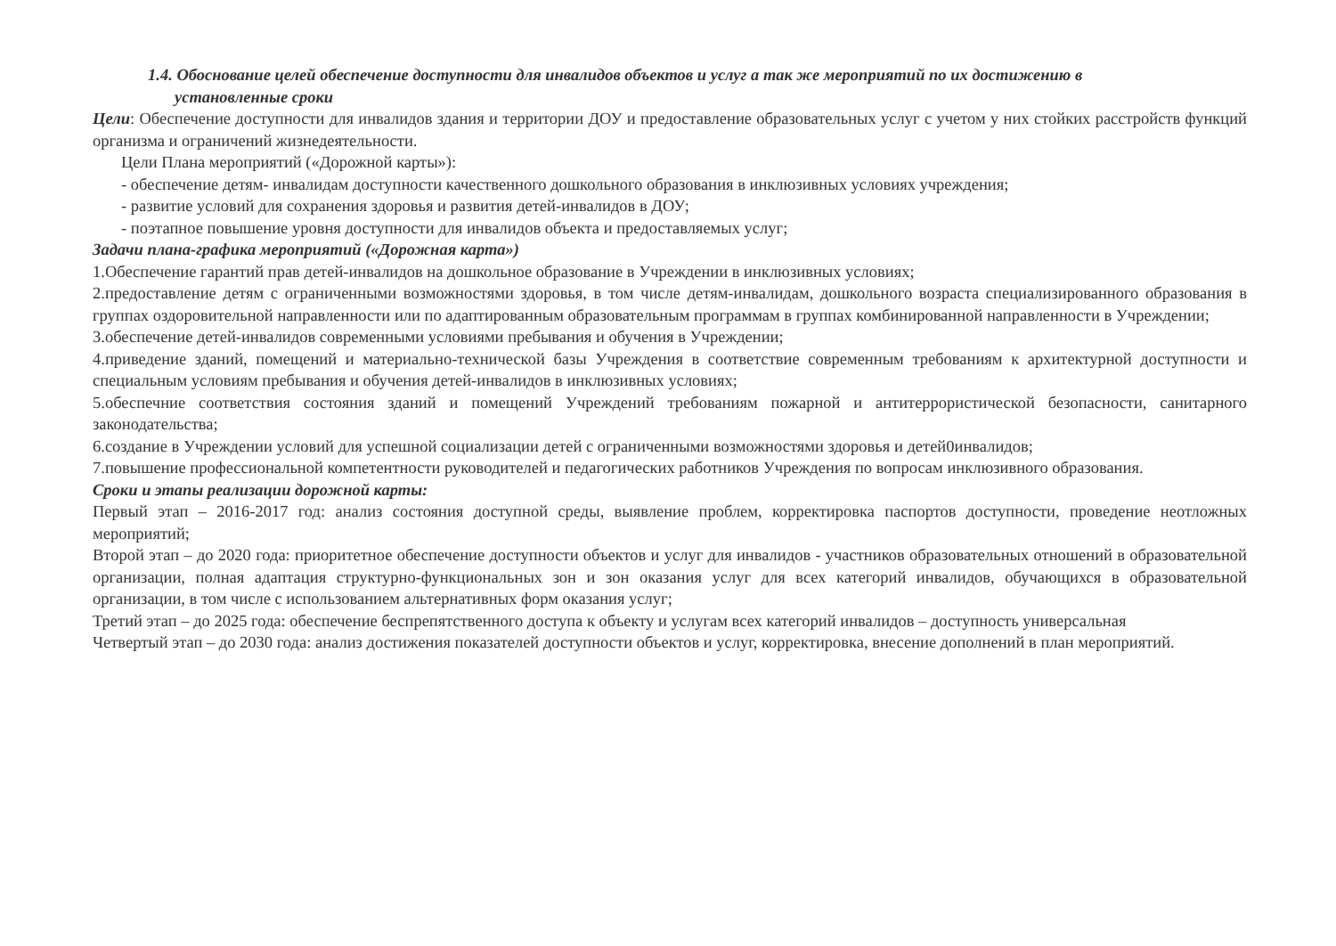1.4. Обоснование целей обеспечение доступности для инвалидов объектов и услуг а так же мероприятий по их достижению в
установленные сроки
Цели: Обеспечение доступности для инвалидов здания и территории ДОУ и предоставление образовательных услуг с учетом у них стойких расстройств функций организма и ограничений жизнедеятельности.
Цели Плана мероприятий («Дорожной карты»):
- обеспечение детям- инвалидам доступности качественного дошкольного образования в инклюзивных условиях учреждения;
- развитие условий для сохранения здоровья и развития детей-инвалидов в ДОУ;
- поэтапное повышение уровня доступности для инвалидов объекта и предоставляемых услуг;
Задачи плана-графика мероприятий («Дорожная карта»)
1.Обеспечение гарантий прав детей-инвалидов на дошкольное образование в Учреждении в инклюзивных условиях;
2.предоставление детям с ограниченными возможностями здоровья, в том числе детям-инвалидам, дошкольного возраста специализированного образования в группах оздоровительной направленности или по адаптированным образовательным программам в группах комбинированной направленности в Учреждении;
3.обеспечение детей-инвалидов современными условиями пребывания и обучения в Учреждении;
4.приведение зданий, помещений и материально-технической базы Учреждения в соответствие современным требованиям к архитектурной доступности и специальным условиям пребывания и обучения детей-инвалидов в инклюзивных условиях;
5.обеспечние соответствия состояния зданий и помещений Учреждений требованиям пожарной и антитеррористической безопасности, санитарного законодательства;
6.создание в Учреждении условий для успешной социализации детей с ограниченными возможностями здоровья и детей0инвалидов;
7.повышение профессиональной компетентности руководителей и педагогических работников Учреждения по вопросам инклюзивного образования.
Сроки и этапы реализации дорожной карты:
Первый этап – 2016-2017 год: анализ состояния доступной среды, выявление проблем, корректировка паспортов доступности, проведение неотложных мероприятий;
Второй этап – до 2020 года: приоритетное обеспечение доступности объектов и услуг для инвалидов - участников образовательных отношений в образовательной организации, полная адаптация структурно-функциональных зон и зон оказания услуг для всех категорий инвалидов, обучающихся в образовательной организации, в том числе с использованием альтернативных форм оказания услуг;
Третий этап – до 2025 года: обеспечение беспрепятственного доступа к объекту и услугам всех категорий инвалидов – доступность универсальная
Четвертый этап – до 2030 года: анализ достижения показателей доступности объектов и услуг, корректировка, внесение дополнений в план мероприятий.